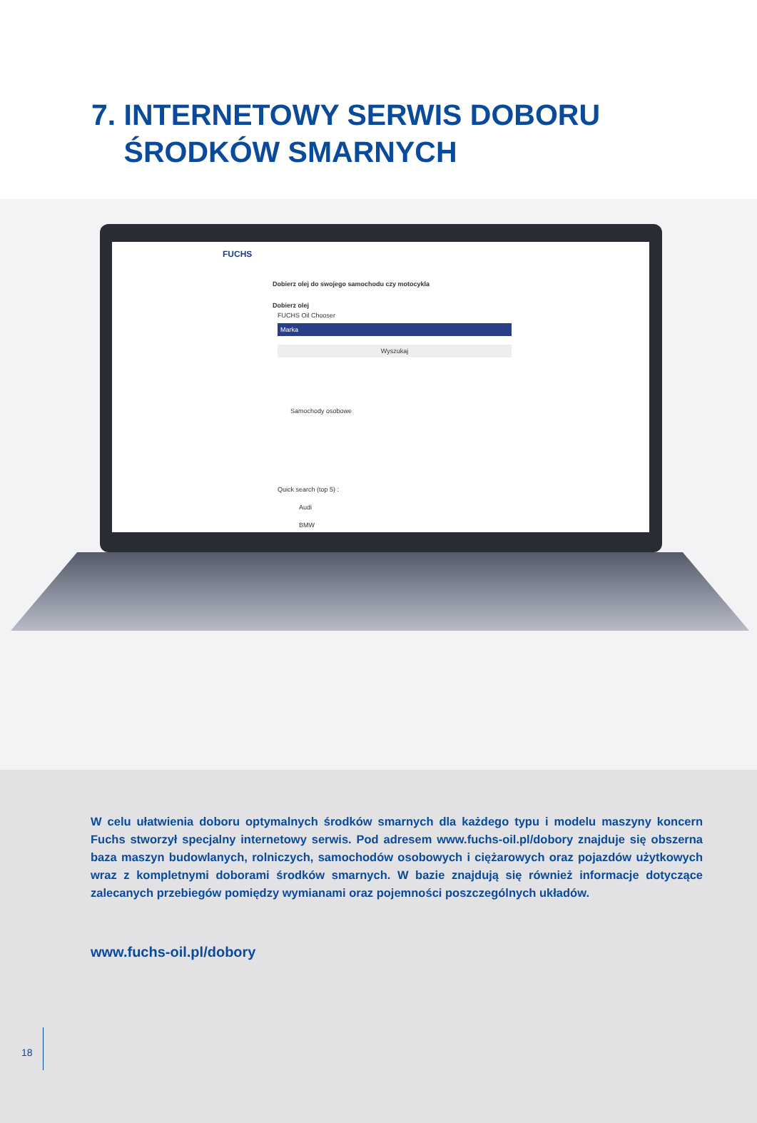7. INTERNETOWY SERWIS DOBORU
ŚRODKÓW SMARNYCH
FUCHS
Dobierz olej do swojego samochodu czy motocykla
Dobierz olej
FUCHS Oil Chooser
Marka
Wyszukaj
Samochody osobowe
Quick search (top 5) :
Audi
BMW
W celu ułatwienia doboru optymalnych środków smarnych dla każdego typu i modelu maszyny koncern Fuchs stworzył specjalny internetowy serwis. Pod adresem www.fuchs-oil.pl/dobory znajduje się obszerna baza maszyn budowlanych, rolniczych, samochodów osobowych i ciężarowych oraz pojazdów użytkowych wraz z kompletnymi doborami środków smarnych. W bazie znajdują się również informacje dotyczące zalecanych przebiegów pomiędzy wymianami oraz pojemności poszczególnych układów.
www.fuchs-oil.pl/dobory
18